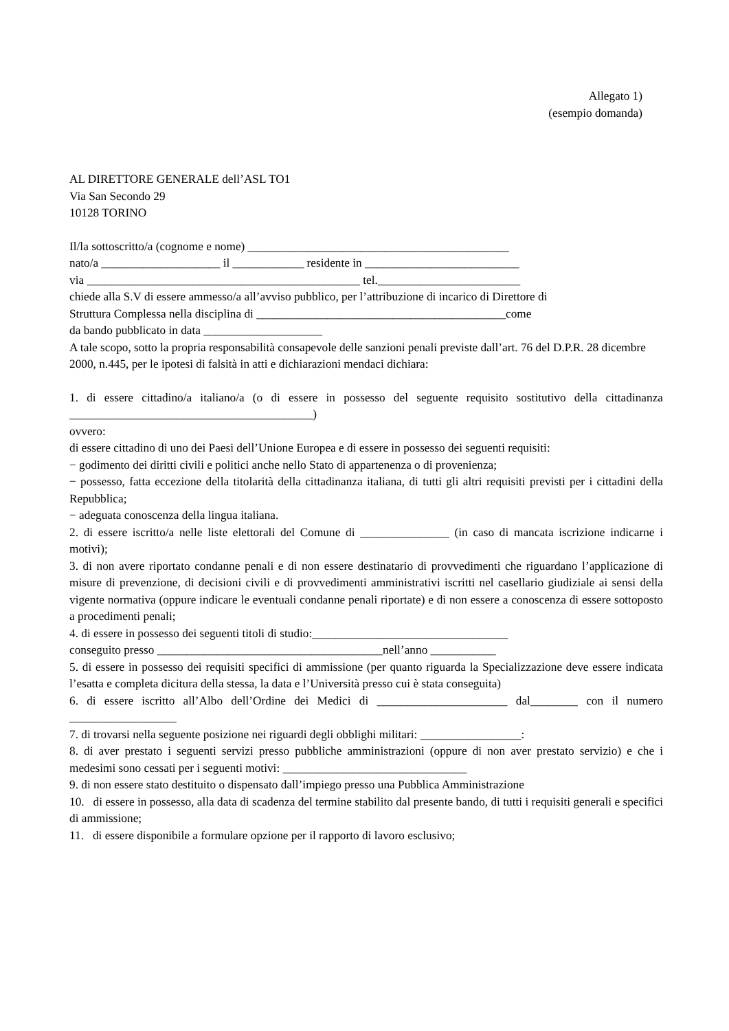Allegato 1)
(esempio domanda)
AL DIRETTORE GENERALE dell’ASL TO1
Via San Secondo 29
10128 TORINO
Il/la sottoscritto/a (cognome e nome) ____________________________________________
nato/a ____________________ il ____________ residente in __________________________
via ______________________________________________ tel.________________________
chiede alla S.V di essere ammesso/a all’avviso pubblico, per l’attribuzione di incarico di Direttore di
Struttura Complessa nella disciplina di __________________________________________come
da bando pubblicato in data ____________________
A tale scopo, sotto la propria responsabilità consapevole delle sanzioni penali previste dall’art. 76 del D.P.R. 28 dicembre 2000, n.445, per le ipotesi di falsità in atti e dichiarazioni mendaci dichiara:
1. di essere cittadino/a italiano/a (o di essere in possesso del seguente requisito sostitutivo della cittadinanza _________________________________________)
ovvero:
di essere cittadino di uno dei Paesi dell’Unione Europea e di essere in possesso dei seguenti requisiti:
− godimento dei diritti civili e politici anche nello Stato di appartenenza o di provenienza;
− possesso, fatta eccezione della titolarità della cittadinanza italiana, di tutti gli altri requisiti previsti per i cittadini della Repubblica;
− adeguata conoscenza della lingua italiana.
2. di essere iscritto/a nelle liste elettorali del Comune di _______________ (in caso di mancata iscrizione indicarne i motivi);
3. di non avere riportato condanne penali e di non essere destinatario di provvedimenti che riguardano l’applicazione di misure di prevenzione, di decisioni civili e di provvedimenti amministrativi iscritti nel casellario giudiziale ai sensi della vigente normativa (oppure indicare le eventuali condanne penali riportate) e di non essere a conoscenza di essere sottoposto a procedimenti penali;
4. di essere in possesso dei seguenti titoli di studio:_________________________________
conseguito presso ______________________________________nell’anno ___________
5. di essere in possesso dei requisiti specifici di ammissione (per quanto riguarda la Specializzazione deve essere indicata l’esatta e completa dicitura della stessa, la data e l’Università presso cui è stata conseguita)
6. di essere iscritto all’Albo dell’Ordine dei Medici di ______________________ dal________ con il numero __________________
7. di trovarsi nella seguente posizione nei riguardi degli obblighi militari: _________________:
8. di aver prestato i seguenti servizi presso pubbliche amministrazioni (oppure di non aver prestato servizio) e che i medesimi sono cessati per i seguenti motivi: _______________________________
9. di non essere stato destituito o dispensato dall’impiego presso una Pubblica Amministrazione
10. di essere in possesso, alla data di scadenza del termine stabilito dal presente bando, di tutti i requisiti generali e specifici di ammissione;
11. di essere disponibile a formulare opzione per il rapporto di lavoro esclusivo;